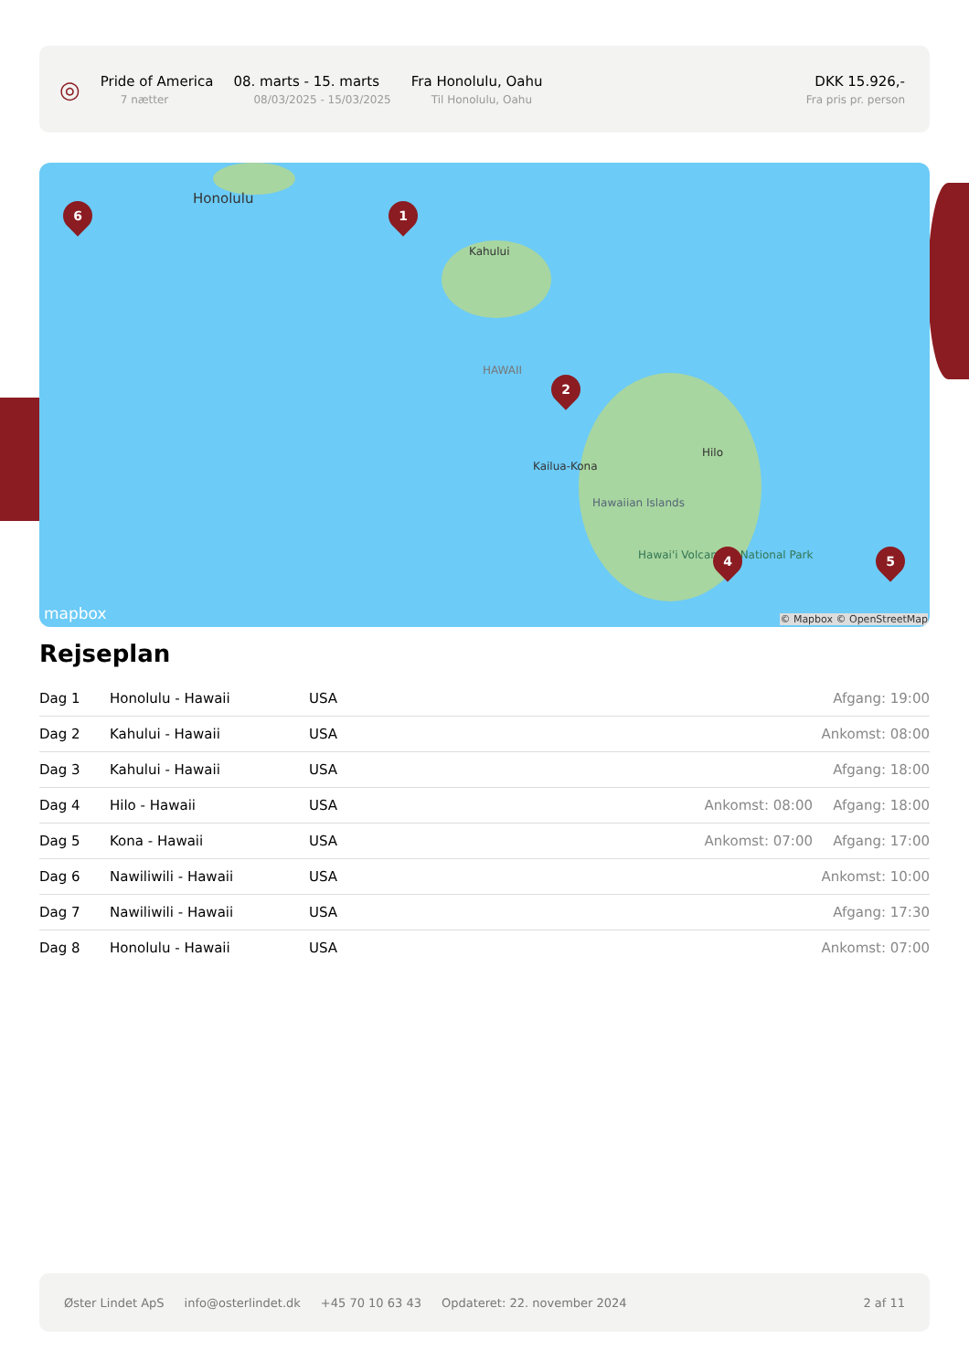◎
Pride of America
7 nætter
08. marts - 15. marts
08/03/2025 - 15/03/2025
Fra Honolulu, Oahu
Til Honolulu, Oahu
DKK 15.926,-
Fra pris pr. person
Honolulu
Kahului
HAWAII
Kailua-Kona
Hilo
Hawaiian Islands
Hawai'i Volcanoes National Park
6 1
2
4 5
mapbox © Mapbox © OpenStreetMap
Rejseplan
| Dag 1 | Honolulu - Hawaii | USA | | Afgang: 19:00 |
| Dag 2 | Kahului - Hawaii | USA | | Ankomst: 08:00 |
| Dag 3 | Kahului - Hawaii | USA | | Afgang: 18:00 |
| Dag 4 | Hilo - Hawaii | USA | Ankomst: 08:00 | Afgang: 18:00 |
| Dag 5 | Kona - Hawaii | USA | Ankomst: 07:00 | Afgang: 17:00 |
| Dag 6 | Nawiliwili - Hawaii | USA | | Ankomst: 10:00 |
| Dag 7 | Nawiliwili - Hawaii | USA | | Afgang: 17:30 |
| Dag 8 | Honolulu - Hawaii | USA | | Ankomst: 07:00 |
Øster Lindet ApS info@osterlindet.dk +45 70 10 63 43 Opdateret: 22. november 2024 2 af 11